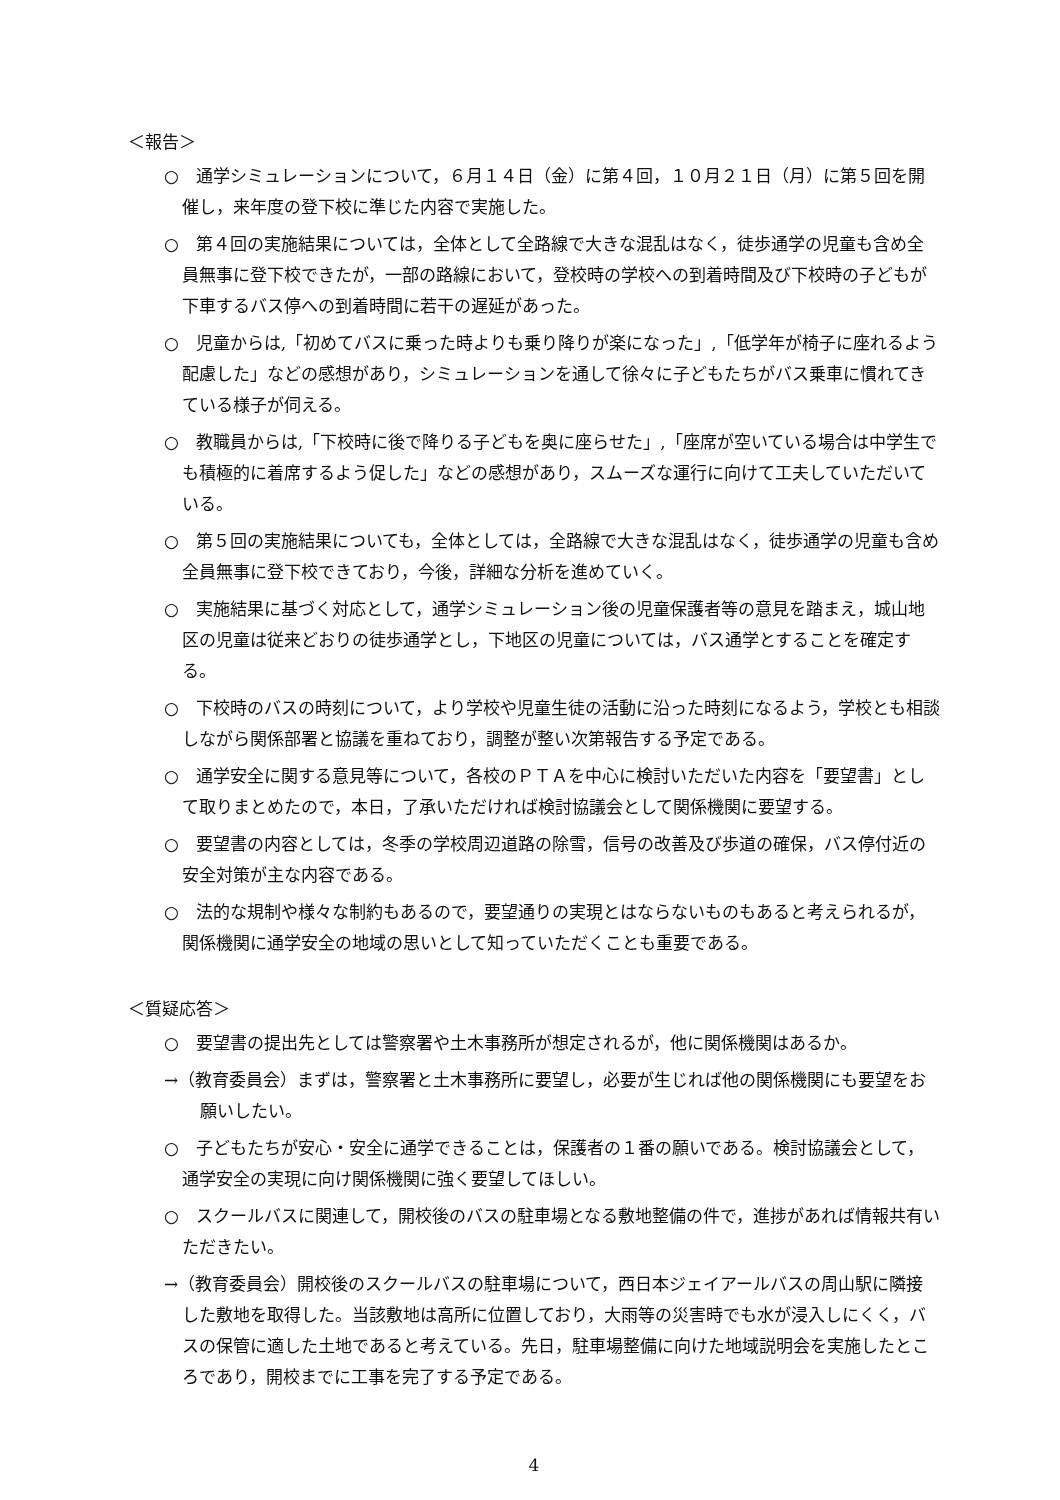＜報告＞
○　通学シミュレーションについて，６月１４日（金）に第４回，１０月２１日（月）に第５回を開催し，来年度の登下校に準じた内容で実施した。
○　第４回の実施結果については，全体として全路線で大きな混乱はなく，徒歩通学の児童も含め全員無事に登下校できたが，一部の路線において，登校時の学校への到着時間及び下校時の子どもが下車するバス停への到着時間に若干の遅延があった。
○　児童からは,「初めてバスに乗った時よりも乗り降りが楽になった」,「低学年が椅子に座れるよう配慮した」などの感想があり，シミュレーションを通して徐々に子どもたちがバス乗車に慣れてきている様子が伺える。
○　教職員からは,「下校時に後で降りる子どもを奥に座らせた」,「座席が空いている場合は中学生でも積極的に着席するよう促した」などの感想があり，スムーズな運行に向けて工夫していただいている。
○　第５回の実施結果についても，全体としては，全路線で大きな混乱はなく，徒歩通学の児童も含め全員無事に登下校できており，今後，詳細な分析を進めていく。
○　実施結果に基づく対応として，通学シミュレーション後の児童保護者等の意見を踏まえ，城山地区の児童は従来どおりの徒歩通学とし，下地区の児童については，バス通学とすることを確定する。
○　下校時のバスの時刻について，より学校や児童生徒の活動に沿った時刻になるよう，学校とも相談しながら関係部署と協議を重ねており，調整が整い次第報告する予定である。
○　通学安全に関する意見等について，各校のＰＴＡを中心に検討いただいた内容を「要望書」として取りまとめたので，本日，了承いただければ検討協議会として関係機関に要望する。
○　要望書の内容としては，冬季の学校周辺道路の除雪，信号の改善及び歩道の確保，バス停付近の安全対策が主な内容である。
○　法的な規制や様々な制約もあるので，要望通りの実現とはならないものもあると考えられるが，関係機関に通学安全の地域の思いとして知っていただくことも重要である。
＜質疑応答＞
○　要望書の提出先としては警察署や土木事務所が想定されるが，他に関係機関はあるか。
→（教育委員会）まずは，警察署と土木事務所に要望し，必要が生じれば他の関係機関にも要望をお願いしたい。
○　子どもたちが安心・安全に通学できることは，保護者の１番の願いである。検討協議会として，通学安全の実現に向け関係機関に強く要望してほしい。
○　スクールバスに関連して，開校後のバスの駐車場となる敷地整備の件で，進捗があれば情報共有いただきたい。
→（教育委員会）開校後のスクールバスの駐車場について，西日本ジェイアールバスの周山駅に隣接した敷地を取得した。当該敷地は高所に位置しており，大雨等の災害時でも水が浸入しにくく，バスの保管に適した土地であると考えている。先日，駐車場整備に向けた地域説明会を実施したところであり，開校までに工事を完了する予定である。
4